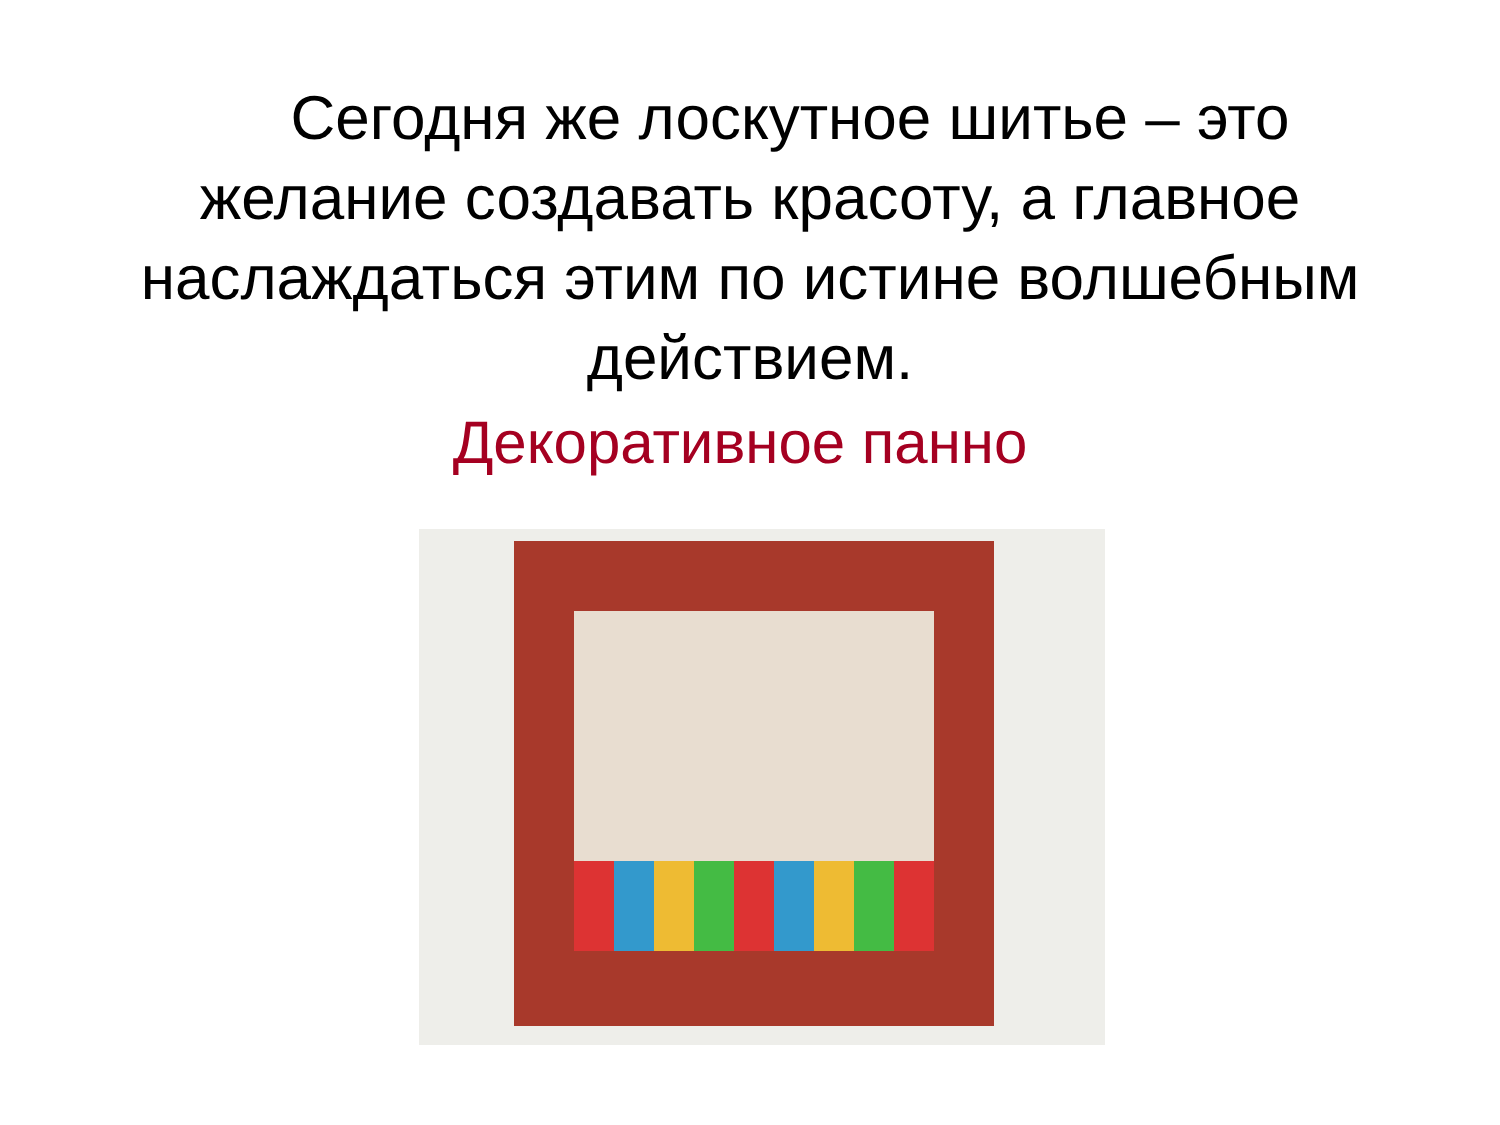Сегодня же лоскутное шитье – это желание создавать красоту, а главное наслаждаться этим по истине волшебным действием.
Декоративное панно